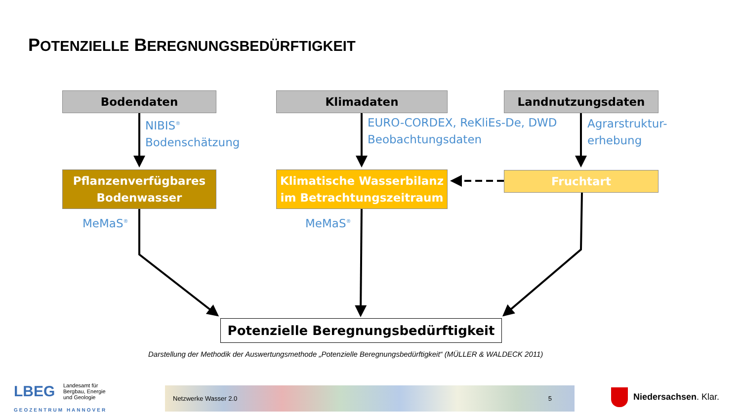POTENZIELLE BEREGNUNGSBEDÜRFTIGKEIT
Bodendaten Klimadaten Landnutzungsdaten
NIBIS<sup>®</sup>
Bodenschätzung
EURO-CORDEX, ReKliEs-De, DWD
Beobachtungsdaten
Agrarstruktur-
erhebung
Pflanzenverfügbares
Bodenwasser
Klimatische Wasserbilanz
im Betrachtungszeitraum
Fruchtart
MeMaS<sup>®</sup> MeMaS<sup>®</sup>
Potenzielle Beregnungsbedürftigkeit
Darstellung der Methodik der Auswertungsmethode „Potenzielle Beregnungsbedürftigkeit“ (MÜLLER & WALDECK 2011)
LBEG
Landesamt für
Bergbau, Energie
und Geologie
GEOZENTRUM HANNOVER
Netzwerke Wasser 2.0 5
Niedersachsen. Klar.